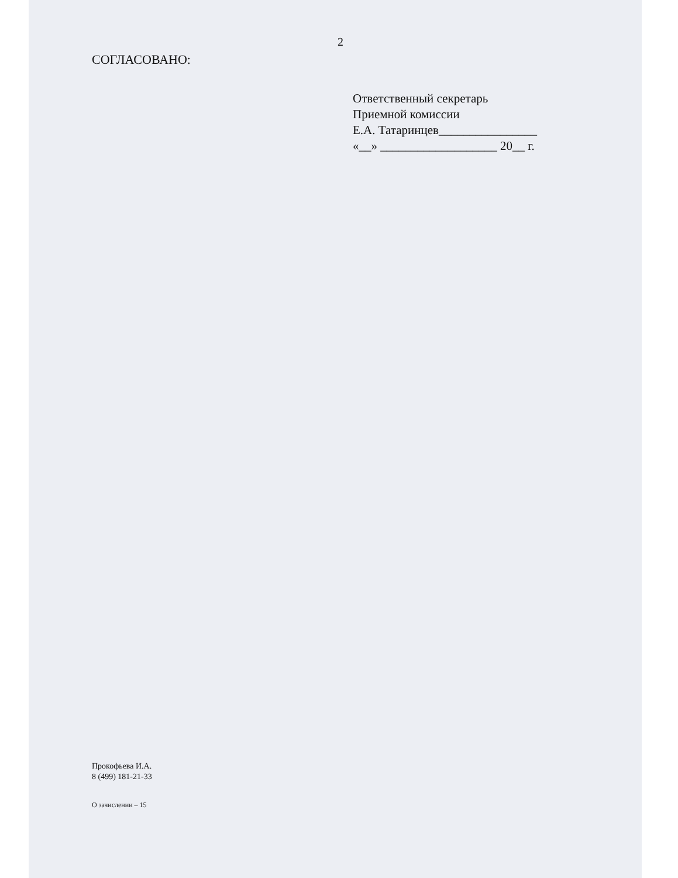2
СОГЛАСОВАНО:
Ответственный секретарь
Приемной комиссии
Е.А. Татаринцев________________
«__» ___________________ 20__ г.
Прокофьева И.А.
8 (499) 181-21-33
О зачислении – 15